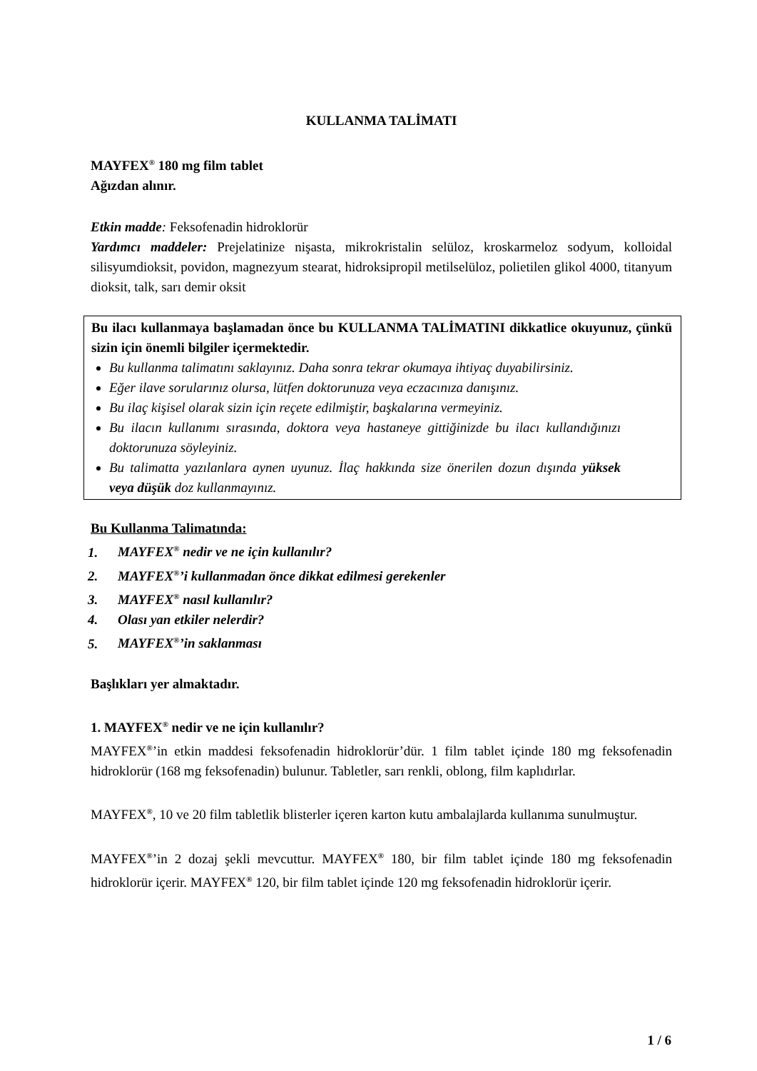KULLANMA TALİMATI
MAYFEX<sup>®</sup> 180 mg film tablet
Ağızdan alınır.
Etkin madde: Feksofenadin hidroklorür
Yardımcı maddeler: Prejelatinize nişasta, mikrokristalin selüloz, kroskarmeloz sodyum, kolloidal silisyumdioksit, povidon, magnezyum stearat, hidroksipropil metilselüloz, polietilen glikol 4000, titanyum dioksit, talk, sarı demir oksit
Bu ilacı kullanmaya başlamadan önce bu KULLANMA TALİMATINI dikkatlice okuyunuz, çünkü sizin için önemli bilgiler içermektedir.
Bu kullanma talimatını saklayınız. Daha sonra tekrar okumaya ihtiyaç duyabilirsiniz.
Eğer ilave sorularınız olursa, lütfen doktorunuza veya eczacınıza danışınız.
Bu ilaç kişisel olarak sizin için reçete edilmiştir, başkalarına vermeyiniz.
Bu ilacın kullanımı sırasında, doktora veya hastaneye gittiğinizde bu ilacı kullandığınızı doktorunuza söyleyiniz.
Bu talimatta yazılanlara aynen uyunuz. İlaç hakkında size önerilen dozun dışında yüksek veya düşük doz kullanmayınız.
Bu Kullanma Talimatında:
1. MAYFEX<sup>®</sup> nedir ve ne için kullanılır?
2. MAYFEX<sup>®</sup>’i kullanmadan önce dikkat edilmesi gerekenler
3. MAYFEX<sup>®</sup> nasıl kullanılır?
4. Olası yan etkiler nelerdir?
5. MAYFEX<sup>®</sup>’in saklanması
Başlıkları yer almaktadır.
1. MAYFEX<sup>®</sup> nedir ve ne için kullanılır?
MAYFEX<sup>®</sup>’in etkin maddesi feksofenadin hidroklorür’dür. 1 film tablet içinde 180 mg feksofenadin hidroklorür (168 mg feksofenadin) bulunur. Tabletler, sarı renkli, oblong, film kaplıdırlar.
MAYFEX<sup>®</sup>, 10 ve 20 film tabletlik blisterler içeren karton kutu ambalajlarda kullanıma sunulmuştur.
MAYFEX<sup>®</sup>’in 2 dozaj şekli mevcuttur. MAYFEX<sup>®</sup> 180, bir film tablet içinde 180 mg feksofenadin hidroklorür içerir. MAYFEX<sup>®</sup> 120, bir film tablet içinde 120 mg feksofenadin hidroklorür içerir.
1 / 6